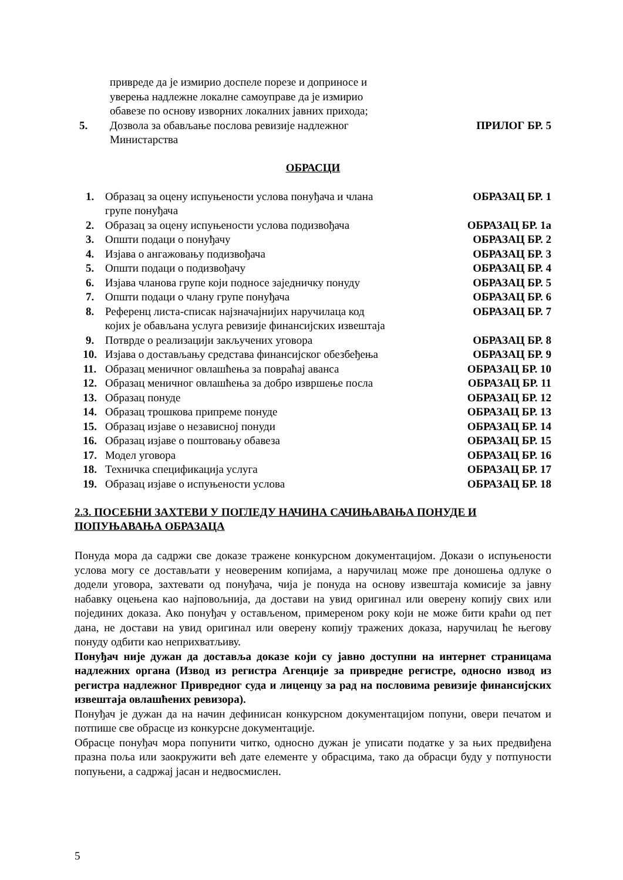| | привреде да је измирио доспеле порезе и доприносе и уверења надлежне локалне самоуправе да је измирио обавезе по основу изворних локалних јавних прихода; | |
| 5. | Дозвола за обављање послова ревизије надлежног Министарства | ПРИЛОГ БР. 5 |
ОБРАСЦИ
| 1. | Образац за оцену испуњености услова понуђача и члана групе понуђача | ОБРАЗАЦ БР. 1 |
| 2. | Образац за оцену испуњености услова подизвођача | ОБРАЗАЦ БР. 1а |
| 3. | Општи подаци о понуђачу | ОБРАЗАЦ БР. 2 |
| 4. | Изјава о ангажовању подизвођача | ОБРАЗАЦ БР. 3 |
| 5. | Општи подаци о подизвођачу | ОБРАЗАЦ БР. 4 |
| 6. | Изјава чланова групе који подносе заједничку понуду | ОБРАЗАЦ БР. 5 |
| 7. | Општи подаци о члану групе понуђача | ОБРАЗАЦ БР. 6 |
| 8. | Референц листа-списак најзначајнијих наручилаца код којих је обављана услуга ревизије финансијских извештаја | ОБРАЗАЦ БР. 7 |
| 9. | Потврде о реализацији закључених уговора | ОБРАЗАЦ БР. 8 |
| 10. | Изјава о достављању средстава финансијског обезбеђења | ОБРАЗАЦ БР. 9 |
| 11. | Образац меничног овлашћења за повраћај аванса | ОБРАЗАЦ БР. 10 |
| 12. | Образац меничног овлашћења за добро извршење посла | ОБРАЗАЦ БР. 11 |
| 13. | Образац понуде | ОБРАЗАЦ БР. 12 |
| 14. | Образац трошкова припреме понуде | ОБРАЗАЦ БР. 13 |
| 15. | Образац изјаве о независној понуди | ОБРАЗАЦ БР. 14 |
| 16. | Образац изјаве о поштовању обавеза | ОБРАЗАЦ БР. 15 |
| 17. | Модел уговора | ОБРАЗАЦ БР. 16 |
| 18. | Техничка спецификација услуга | ОБРАЗАЦ БР. 17 |
| 19. | Образац изјаве о испуњености услова | ОБРАЗАЦ БР. 18 |
2.3. ПОСЕБНИ ЗАХТЕВИ У ПОГЛЕДУ НАЧИНА САЧИЊАВАЊА ПОНУДЕ И ПОПУЊАВАЊА ОБРАЗАЦА
Понуда мора да садржи све доказе тражене конкурсном документацијом. Докази о испуњености услова могу се достављати у неовереним копијама, а наручилац може пре доношења одлуке о додели уговора, захтевати од понуђача, чија је понуда на основу извештаја комисије за јавну набавку оцењена као најповољнија, да достави на увид оригинал или оверену копију свих или појединих доказа. Ако понуђач у остављеном, примереном року који не може бити краћи од пет дана, не достави на увид оригинал или оверену копију тражених доказа, наручилац ће његову понуду одбити као неприхватљиву.
Понуђач није дужан да доставља доказе који су јавно доступни на интернет страницама надлежних органа (Извод из регистра Агенције за привредне регистре, односно извод из регистра надлежног Привредног суда и лиценцу за рад на пословима ревизије финансијских извештаја овлашћених ревизора).
Понуђач је дужан да на начин дефинисан конкурсном документацијом попуни, овери печатом и потпише све обрасце из конкурсне документације.
Обрасце понуђач мора попунити читко, односно дужан је уписати податке у за њих предвиђена празна поља или заокружити већ дате елементе у обрасцима, тако да обрасци буду у потпуности попуњени, а садржај јасан и недвосмислен.
5